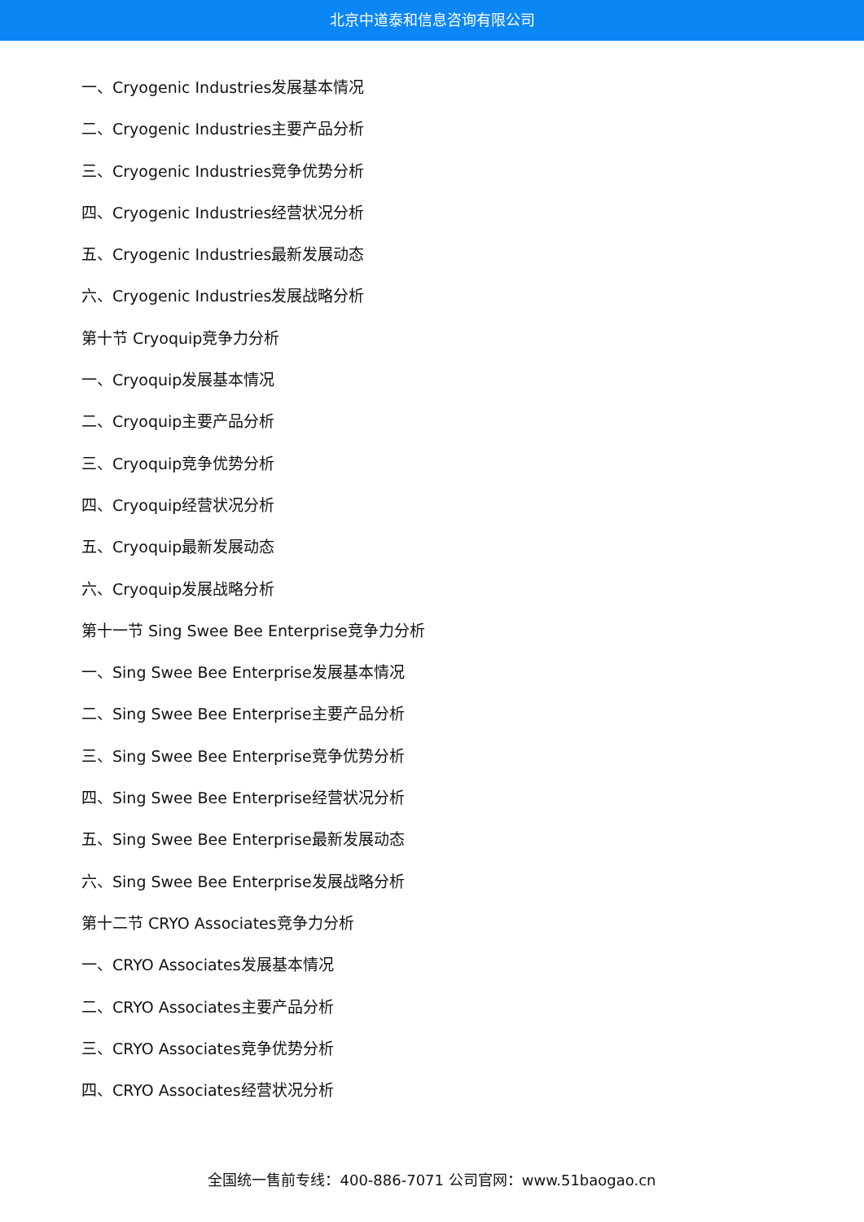北京中道泰和信息咨询有限公司
一、Cryogenic Industries发展基本情况
二、Cryogenic Industries主要产品分析
三、Cryogenic Industries竞争优势分析
四、Cryogenic Industries经营状况分析
五、Cryogenic Industries最新发展动态
六、Cryogenic Industries发展战略分析
第十节 Cryoquip竞争力分析
一、Cryoquip发展基本情况
二、Cryoquip主要产品分析
三、Cryoquip竞争优势分析
四、Cryoquip经营状况分析
五、Cryoquip最新发展动态
六、Cryoquip发展战略分析
第十一节 Sing Swee Bee Enterprise竞争力分析
一、Sing Swee Bee Enterprise发展基本情况
二、Sing Swee Bee Enterprise主要产品分析
三、Sing Swee Bee Enterprise竞争优势分析
四、Sing Swee Bee Enterprise经营状况分析
五、Sing Swee Bee Enterprise最新发展动态
六、Sing Swee Bee Enterprise发展战略分析
第十二节 CRYO Associates竞争力分析
一、CRYO Associates发展基本情况
二、CRYO Associates主要产品分析
三、CRYO Associates竞争优势分析
四、CRYO Associates经营状况分析
全国统一售前专线：400-886-7071 公司官网：www.51baogao.cn